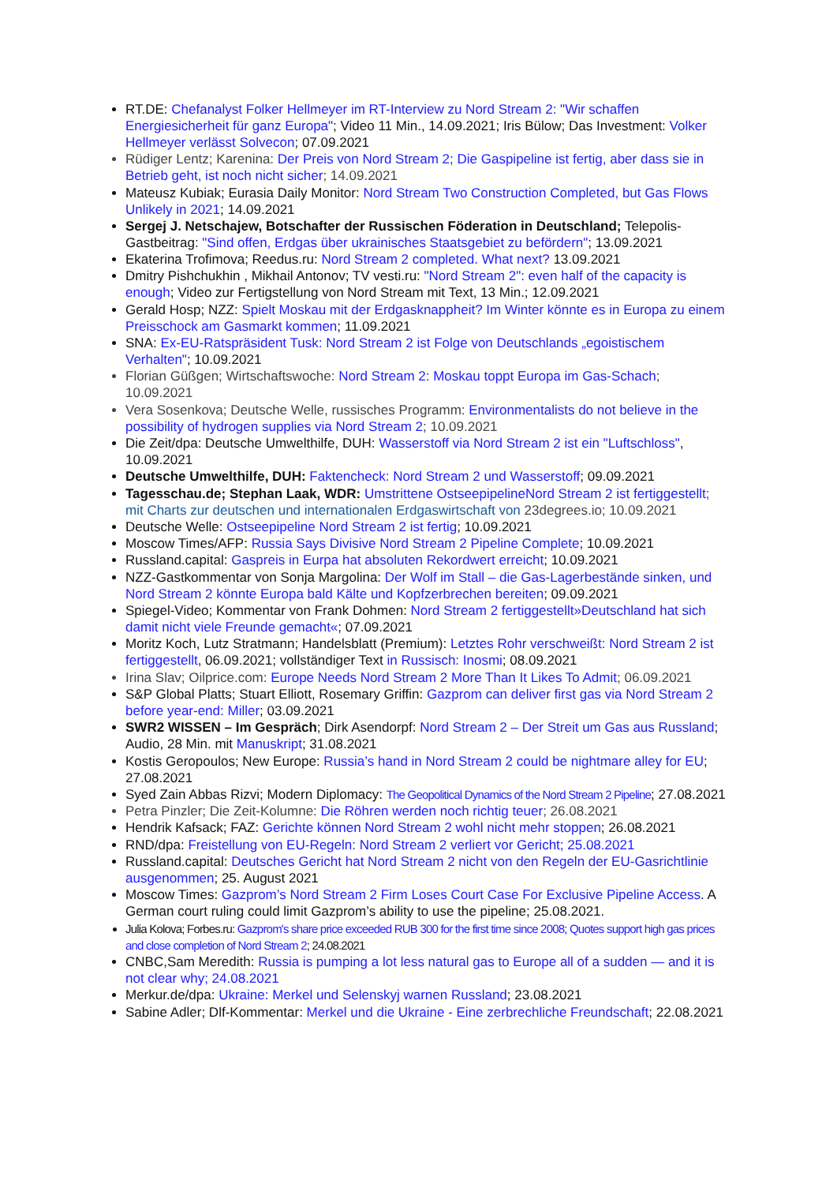RT.DE: Chefanalyst Folker Hellmeyer im RT-Interview zu Nord Stream 2: "Wir schaffen Energiesicherheit für ganz Europa"; Video 11 Min., 14.09.2021; Iris Bülow; Das Investment: Volker Hellmeyer verlässt Solvecon; 07.09.2021
Rüdiger Lentz; Karenina: Der Preis von Nord Stream 2; Die Gaspipeline ist fertig, aber dass sie in Betrieb geht, ist noch nicht sicher; 14.09.2021
Mateusz Kubiak; Eurasia Daily Monitor: Nord Stream Two Construction Completed, but Gas Flows Unlikely in 2021; 14.09.2021
Sergej J. Netschajew, Botschafter der Russischen Föderation in Deutschland; Telepolis-Gastbeitrag: "Sind offen, Erdgas über ukrainisches Staatsgebiet zu befördern"; 13.09.2021
Ekaterina Trofimova; Reedus.ru: Nord Stream 2 completed. What next? 13.09.2021
Dmitry Pishchukhin , Mikhail Antonov; TV vesti.ru: "Nord Stream 2": even half of the capacity is enough; Video zur Fertigstellung von Nord Stream mit Text, 13 Min.; 12.09.2021
Gerald Hosp; NZZ: Spielt Moskau mit der Erdgasknappheit? Im Winter könnte es in Europa zu einem Preisschock am Gasmarkt kommen; 11.09.2021
SNA: Ex-EU-Ratspräsident Tusk: Nord Stream 2 ist Folge von Deutschlands „egoistischem Verhalten"; 10.09.2021
Florian Güßgen; Wirtschaftswoche: Nord Stream 2: Moskau toppt Europa im Gas-Schach; 10.09.2021
Vera Sosenkova; Deutsche Welle, russisches Programm: Environmentalists do not believe in the possibility of hydrogen supplies via Nord Stream 2; 10.09.2021
Die Zeit/dpa: Deutsche Umwelthilfe, DUH: Wasserstoff via Nord Stream 2 ist ein "Luftschloss", 10.09.2021
Deutsche Umwelthilfe, DUH: Faktencheck: Nord Stream 2 und Wasserstoff; 09.09.2021
Tagesschau.de; Stephan Laak, WDR: Umstrittene OstseepipelineNord Stream 2 ist fertiggestellt; mit Charts zur deutschen und internationalen Erdgaswirtschaft von 23degrees.io; 10.09.2021
Deutsche Welle: Ostseepipeline Nord Stream 2 ist fertig; 10.09.2021
Moscow Times/AFP: Russia Says Divisive Nord Stream 2 Pipeline Complete; 10.09.2021
Russland.capital: Gaspreis in Eurpa hat absoluten Rekordwert erreicht; 10.09.2021
NZZ-Gastkommentar von Sonja Margolina: Der Wolf im Stall – die Gas-Lagerbestände sinken, und Nord Stream 2 könnte Europa bald Kälte und Kopfzerbrechen bereiten; 09.09.2021
Spiegel-Video; Kommentar von Frank Dohmen: Nord Stream 2 fertiggestellt»Deutschland hat sich damit nicht viele Freunde gemacht«; 07.09.2021
Moritz Koch, Lutz Stratmann; Handelsblatt (Premium): Letztes Rohr verschweißt: Nord Stream 2 ist fertiggestellt, 06.09.2021; vollständiger Text in Russisch: Inosmi; 08.09.2021
Irina Slav; Oilprice.com: Europe Needs Nord Stream 2 More Than It Likes To Admit; 06.09.2021
S&P Global Platts; Stuart Elliott, Rosemary Griffin: Gazprom can deliver first gas via Nord Stream 2 before year-end: Miller; 03.09.2021
SWR2 WISSEN – Im Gespräch; Dirk Asendorpf: Nord Stream 2 – Der Streit um Gas aus Russland; Audio, 28 Min. mit Manuskript; 31.08.2021
Kostis Geropoulos; New Europe: Russia’s hand in Nord Stream 2 could be nightmare alley for EU; 27.08.2021
Syed Zain Abbas Rizvi; Modern Diplomacy: The Geopolitical Dynamics of the Nord Stream 2 Pipeline; 27.08.2021
Petra Pinzler; Die Zeit-Kolumne: Die Röhren werden noch richtig teuer; 26.08.2021
Hendrik Kafsack; FAZ: Gerichte können Nord Stream 2 wohl nicht mehr stoppen; 26.08.2021
RND/dpa: Freistellung von EU-Regeln: Nord Stream 2 verliert vor Gericht; 25.08.2021
Russland.capital: Deutsches Gericht hat Nord Stream 2 nicht von den Regeln der EU-Gasrichtlinie ausgenommen; 25. August 2021
Moscow Times: Gazprom’s Nord Stream 2 Firm Loses Court Case For Exclusive Pipeline Access. A German court ruling could limit Gazprom’s ability to use the pipeline; 25.08.2021.
Julia Kolova; Forbes.ru: Gazprom's share price exceeded RUB 300 for the first time since 2008; Quotes support high gas prices and close completion of Nord Stream 2; 24.08.2021
CNBC,Sam Meredith: Russia is pumping a lot less natural gas to Europe all of a sudden — and it is not clear why; 24.08.2021
Merkur.de/dpa: Ukraine: Merkel und Selenskyj warnen Russland; 23.08.2021
Sabine Adler; Dlf-Kommentar: Merkel und die Ukraine - Eine zerbrechliche Freundschaft; 22.08.2021